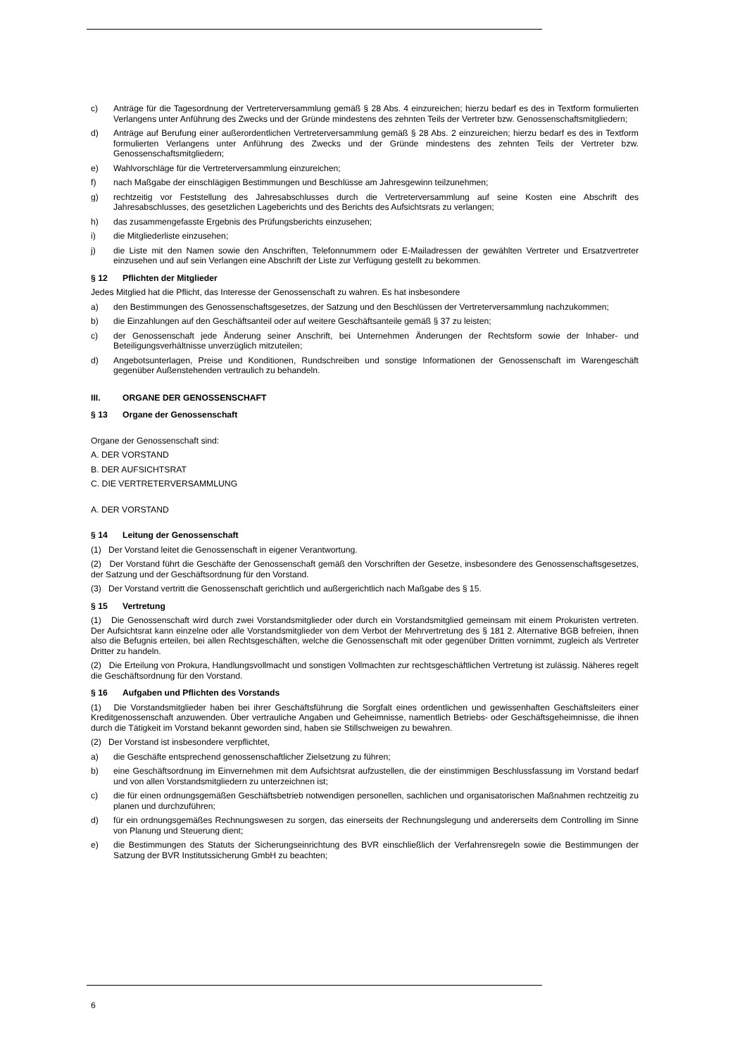c) Anträge für die Tagesordnung der Vertreterversammlung gemäß § 28 Abs. 4 einzureichen; hierzu bedarf es des in Textform formulierten Verlangens unter Anführung des Zwecks und der Gründe mindestens des zehnten Teils der Vertreter bzw. Genossenschaftsmitgliedern;
d) Anträge auf Berufung einer außerordentlichen Vertreterversammlung gemäß § 28 Abs. 2 einzureichen; hierzu bedarf es des in Textform formulierten Verlangens unter Anführung des Zwecks und der Gründe mindestens des zehnten Teils der Vertreter bzw. Genossenschaftsmitgliedern;
e) Wahlvorschläge für die Vertreterversammlung einzureichen;
f) nach Maßgabe der einschlägigen Bestimmungen und Beschlüsse am Jahresgewinn teilzunehmen;
g) rechtzeitig vor Feststellung des Jahresabschlusses durch die Vertreterversammlung auf seine Kosten eine Abschrift des Jahresabschlusses, des gesetzlichen Lageberichts und des Berichts des Aufsichtsrats zu verlangen;
h) das zusammengefasste Ergebnis des Prüfungsberichts einzusehen;
i) die Mitgliederliste einzusehen;
j) die Liste mit den Namen sowie den Anschriften, Telefonnummern oder E-Mailadressen der gewählten Vertreter und Ersatzvertreter einzusehen und auf sein Verlangen eine Abschrift der Liste zur Verfügung gestellt zu bekommen.
§ 12 Pflichten der Mitglieder
Jedes Mitglied hat die Pflicht, das Interesse der Genossenschaft zu wahren. Es hat insbesondere
a) den Bestimmungen des Genossenschaftsgesetzes, der Satzung und den Beschlüssen der Vertreterversammlung nachzukommen;
b) die Einzahlungen auf den Geschäftsanteil oder auf weitere Geschäftsanteile gemäß § 37 zu leisten;
c) der Genossenschaft jede Änderung seiner Anschrift, bei Unternehmen Änderungen der Rechtsform sowie der Inhaber- und Beteiligungsverhältnisse unverzüglich mitzuteilen;
d) Angebotsunterlagen, Preise und Konditionen, Rundschreiben und sonstige Informationen der Genossenschaft im Warengeschäft gegenüber Außenstehenden vertraulich zu behandeln.
III. ORGANE DER GENOSSENSCHAFT
§ 13 Organe der Genossenschaft
Organe der Genossenschaft sind:
A. DER VORSTAND
B. DER AUFSICHTSRAT
C. DIE VERTRETERVERSAMMLUNG
A. DER VORSTAND
§ 14 Leitung der Genossenschaft
(1) Der Vorstand leitet die Genossenschaft in eigener Verantwortung.
(2) Der Vorstand führt die Geschäfte der Genossenschaft gemäß den Vorschriften der Gesetze, insbesondere des Genossenschaftsgesetzes, der Satzung und der Geschäftsordnung für den Vorstand.
(3) Der Vorstand vertritt die Genossenschaft gerichtlich und außergerichtlich nach Maßgabe des § 15.
§ 15 Vertretung
(1) Die Genossenschaft wird durch zwei Vorstandsmitglieder oder durch ein Vorstandsmitglied gemeinsam mit einem Prokuristen vertreten. Der Aufsichtsrat kann einzelne oder alle Vorstandsmitglieder von dem Verbot der Mehrvertretung des § 181 2. Alternative BGB befreien, ihnen also die Befugnis erteilen, bei allen Rechtsgeschäften, welche die Genossenschaft mit oder gegenüber Dritten vornimmt, zugleich als Vertreter Dritter zu handeln.
(2) Die Erteilung von Prokura, Handlungsvollmacht und sonstigen Vollmachten zur rechtsgeschäftlichen Vertretung ist zulässig. Näheres regelt die Geschäftsordnung für den Vorstand.
§ 16 Aufgaben und Pflichten des Vorstands
(1) Die Vorstandsmitglieder haben bei ihrer Geschäftsführung die Sorgfalt eines ordentlichen und gewissenhaften Geschäftsleiters einer Kreditgenossenschaft anzuwenden. Über vertrauliche Angaben und Geheimnisse, namentlich Betriebs- oder Geschäftsgeheimnisse, die ihnen durch die Tätigkeit im Vorstand bekannt geworden sind, haben sie Stillschweigen zu bewahren.
(2) Der Vorstand ist insbesondere verpflichtet,
a) die Geschäfte entsprechend genossenschaftlicher Zielsetzung zu führen;
b) eine Geschäftsordnung im Einvernehmen mit dem Aufsichtsrat aufzustellen, die der einstimmigen Beschlussfassung im Vorstand bedarf und von allen Vorstandsmitgliedern zu unterzeichnen ist;
c) die für einen ordnungsgemäßen Geschäftsbetrieb notwendigen personellen, sachlichen und organisatorischen Maßnahmen rechtzeitig zu planen und durchzuführen;
d) für ein ordnungsgemäßes Rechnungswesen zu sorgen, das einerseits der Rechnungslegung und andererseits dem Controlling im Sinne von Planung und Steuerung dient;
e) die Bestimmungen des Statuts der Sicherungseinrichtung des BVR einschließlich der Verfahrensregeln sowie die Bestimmungen der Satzung der BVR Institutssicherung GmbH zu beachten;
6